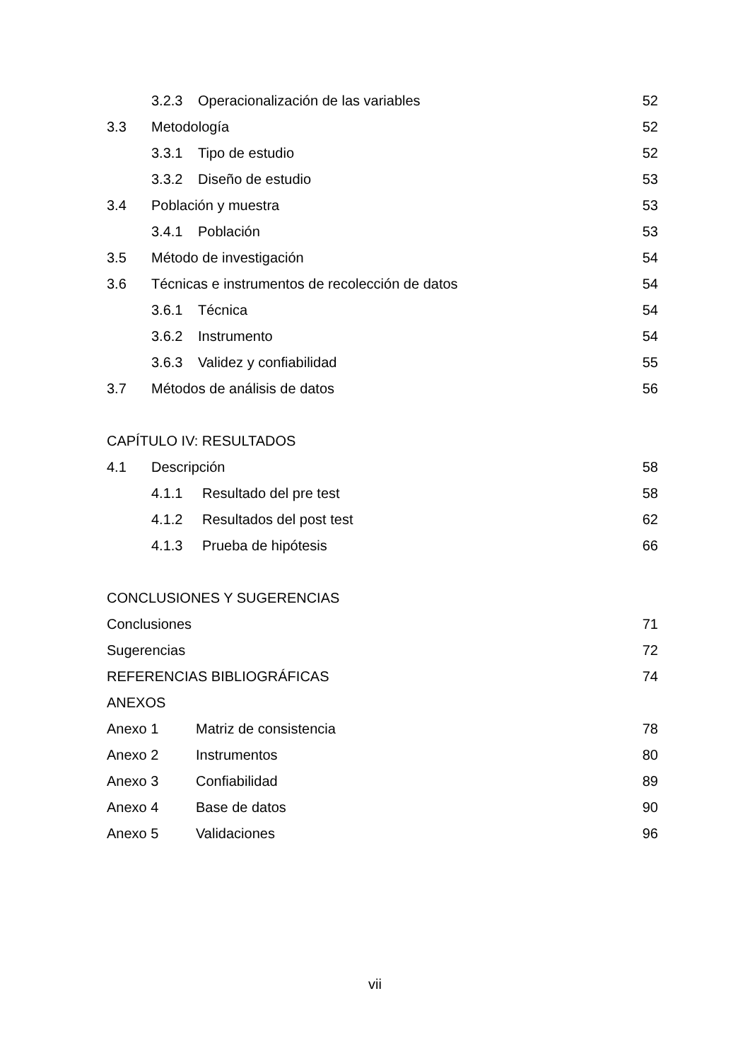3.2.3 Operacionalización de las variables 52
3.3 Metodología 52
3.3.1 Tipo de estudio 52
3.3.2 Diseño de estudio 53
3.4 Población y muestra 53
3.4.1 Población 53
3.5 Método de investigación 54
3.6 Técnicas e instrumentos de recolección de datos 54
3.6.1 Técnica 54
3.6.2 Instrumento 54
3.6.3 Validez y confiabilidad 55
3.7 Métodos de análisis de datos 56
CAPÍTULO IV: RESULTADOS
4.1 Descripción 58
4.1.1 Resultado del pre test 58
4.1.2 Resultados del post test 62
4.1.3 Prueba de hipótesis 66
CONCLUSIONES Y SUGERENCIAS
Conclusiones 71
Sugerencias 72
REFERENCIAS BIBLIOGRÁFICAS 74
ANEXOS
Anexo 1 Matriz de consistencia 78
Anexo 2 Instrumentos 80
Anexo 3 Confiabilidad 89
Anexo 4 Base de datos 90
Anexo 5 Validaciones 96
vii